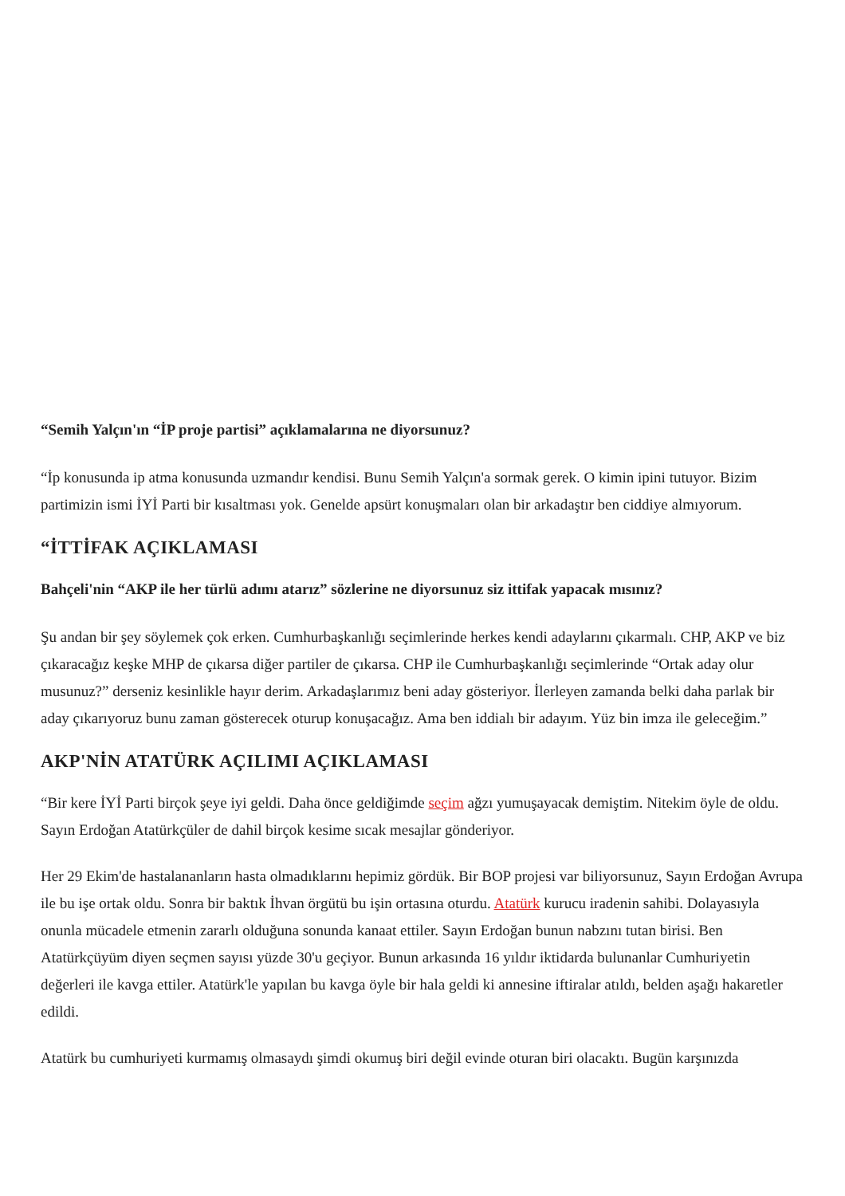“Semih Yalçın'ın “İP proje partisi” açıklamalarına ne diyorsunuz?
“İp konusunda ip atma konusunda uzmandır kendisi. Bunu Semih Yalçın'a sormak gerek. O kimin ipini tutuyor. Bizim partimizin ismi İYİ Parti bir kısaltması yok. Genelde apsürt konuşmaları olan bir arkadaştır ben ciddiye almıyorum.
“İTTİFAK AÇIKLAMASI
Bahçeli'nin “AKP ile her türlü adımı atarız” sözlerine ne diyorsunuz siz ittifak yapacak mısınız?
Şu andan bir şey söylemek çok erken. Cumhurbaşkanlığı seçimlerinde herkes kendi adaylarını çıkarmalı. CHP, AKP ve biz çıkaracağız keşke MHP de çıkarsa diğer partiler de çıkarsa. CHP ile Cumhurbaşkanlığı seçimlerinde “Ortak aday olur musunuz?” derseniz kesinlikle hayır derim. Arkadaşlarımız beni aday gösteriyor. İlerleyen zamanda belki daha parlak bir aday çıkarıyoruz bunu zaman gösterecek oturup konuşacağız. Ama ben iddialı bir adayım. Yüz bin imza ile geleceğim.”
AKP'NİN ATATÜRK AÇILIMI AÇIKLAMASI
“Bir kere İYİ Parti birçok şeye iyi geldi. Daha önce geldiğimde seçim ağzı yumuşayacak demiştim. Nitekim öyle de oldu. Sayın Erdoğan Atatürkçüler de dahil birçok kesime sıcak mesajlar gönderiyor.
Her 29 Ekim'de hastalananların hasta olmadıklarını hepimiz gördük. Bir BOP projesi var biliyorsunuz, Sayın Erdoğan Avrupa ile bu işe ortak oldu. Sonra bir baktık İhvan örgütü bu işin ortasına oturdu. Atatürk kurucu iradenin sahibi. Dolayasıyla onunla mücadele etmenin zararlı olduğuna sonunda kanaat ettiler. Sayın Erdoğan bunun nabzını tutan birisi. Ben Atatürkçüyüm diyen seçmen sayısı yüzde 30'u geçiyor. Bunun arkasında 16 yıldır iktidarda bulunanlar Cumhuriyetin değerleri ile kavga ettiler. Atatürk'le yapılan bu kavga öyle bir hala geldi ki annesine iftiralar atıldı, belden aşağı hakaretler edildi.
Atatürk bu cumhuriyeti kurmamış olmasaydı şimdi okumuş biri değil evinde oturan biri olacaktı. Bugün karşınızda